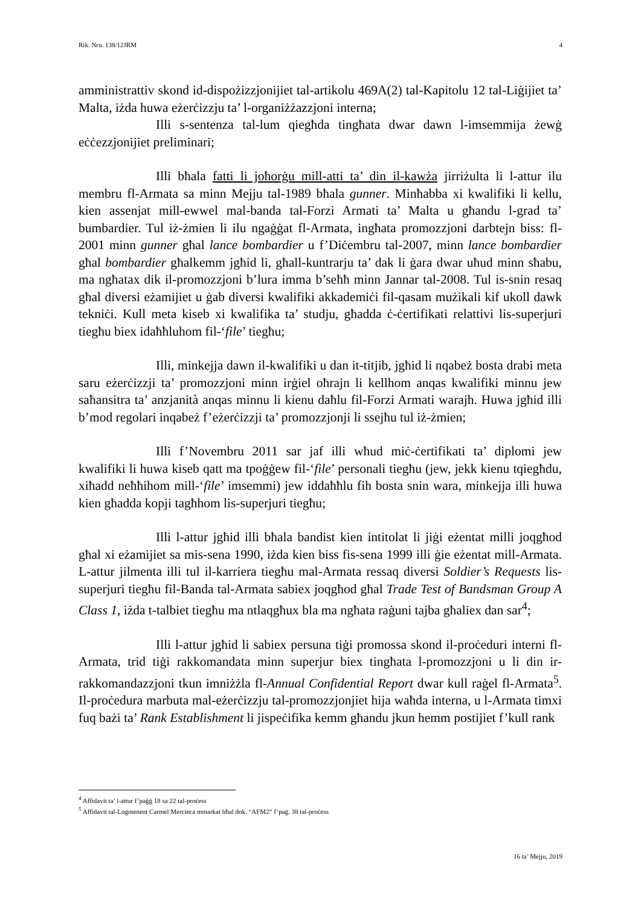Rik. Nru. 138/12JRM 4
amministrattiv skond id-dispożizzjonijiet tal-artikolu 469A(2) tal-Kapitolu 12 tal-Liġijiet ta’ Malta, iżda huwa eżerċizzju ta’ l-organiżżazzjoni interna;
Illi s-sentenza tal-lum qiegħda tingħata dwar dawn l-imsemmija żewġ eċċezzjonijiet preliminari;
Illi bħala fatti li joħorġu mill-atti ta’ din il-kawża jirriżulta li l-attur ilu membru fl-Armata sa minn Mejju tal-1989 bħala gunner. Minħabba xi kwalifiki li kellu, kien assenjat mill-ewwel mal-banda tal-Forzi Armati ta’ Malta u għandu l-grad ta’ bumbardier. Tul iż-żmien li ilu ngaġġat fl-Armata, ingħata promozzjoni darbtejn biss: fl-2001 minn gunner għal lance bombardier u f’Diċembru tal-2007, minn lance bombardier għal bombardier għalkemm jgħid li, għall-kuntrarju ta’ dak li ġara dwar uħud minn sħabu, ma ngħatax dik il-promozzjoni b’lura imma b’seħħ minn Jannar tal-2008. Tul is-snin resaq għal diversi eżamijiet u ġab diversi kwalifiki akkademiċi fil-qasam mużikali kif ukoll dawk tekniċi. Kull meta kiseb xi kwalifika ta’ studju, għadda ċ-ċertifikati relattivi lis-superjuri tiegħu biex idaħħluhom fil-‘file’ tiegħu;
Illi, minkejja dawn il-kwalifiki u dan it-titjib, jgħid li nqabeż bosta drabi meta saru eżerċizzji ta’ promozzjoni minn irġiel oħrajn li kellhom anqas kwalifiki minnu jew saħansitra ta’ anzjanità anqas minnu li kienu daħlu fil-Forzi Armati warajh. Huwa jgħid illi b’mod regolari inqabeż f’eżerċizzji ta’ promozzjonji li ssejħu tul iż-żmien;
Illi f’Novembru 2011 sar jaf illi wħud miċ-ċertifikati ta’ diplomi jew kwalifiki li huwa kiseb qatt ma tpoġġew fil-‘file’ personali tiegħu (jew, jekk kienu tqiegħdu, xiħadd neħħihom mill-‘file’ imsemmi) jew iddaħħlu fih bosta snin wara, minkejja illi huwa kien għadda kopji tagħhom lis-superjuri tiegħu;
Illi l-attur jgħid illi bħala bandist kien intitolat li jiġi eżentat milli joqgħod għal xi eżamijiet sa mis-sena 1990, iżda kien biss fis-sena 1999 illi ġie eżentat mill-Armata. L-attur jilmenta illi tul il-karriera tiegħu mal-Armata ressaq diversi Soldier’s Requests lis-superjuri tiegħu fil-Banda tal-Armata sabiex joqgħod għal Trade Test of Bandsman Group A Class 1, iżda t-talbiet tiegħu ma ntlaqgħux bla ma ngħata raġuni tajba għaliex dan sar<sup>4</sup>;
Illi l-attur jgħid li sabiex persuna tiġi promossa skond il-proċeduri interni fl-Armata, trid tiġi rakkomandata minn superjur biex tingħata l-promozzjoni u li din ir-rakkomandazzjoni tkun imniżżla fl-Annual Confidential Report dwar kull raġel fl-Armata<sup>5</sup>. Il-proċedura marbuta mal-eżerċizzju tal-promozzjonjiet hija waħda interna, u l-Armata timxi fuq bażi ta’ Rank Establishment li jispeċifika kemm għandu jkun hemm postijiet f’kull rank
<sup>4</sup> Affidavit ta’ l-attur f’paġġ 18 sa 22 tal-proċess
<sup>5</sup> Affidavit tal-Logotenent Carmel Mercieca mmarkat bħal dok. “AFM2” f’paġ. 38 tal-proċess
16 ta’ Mejju, 2019